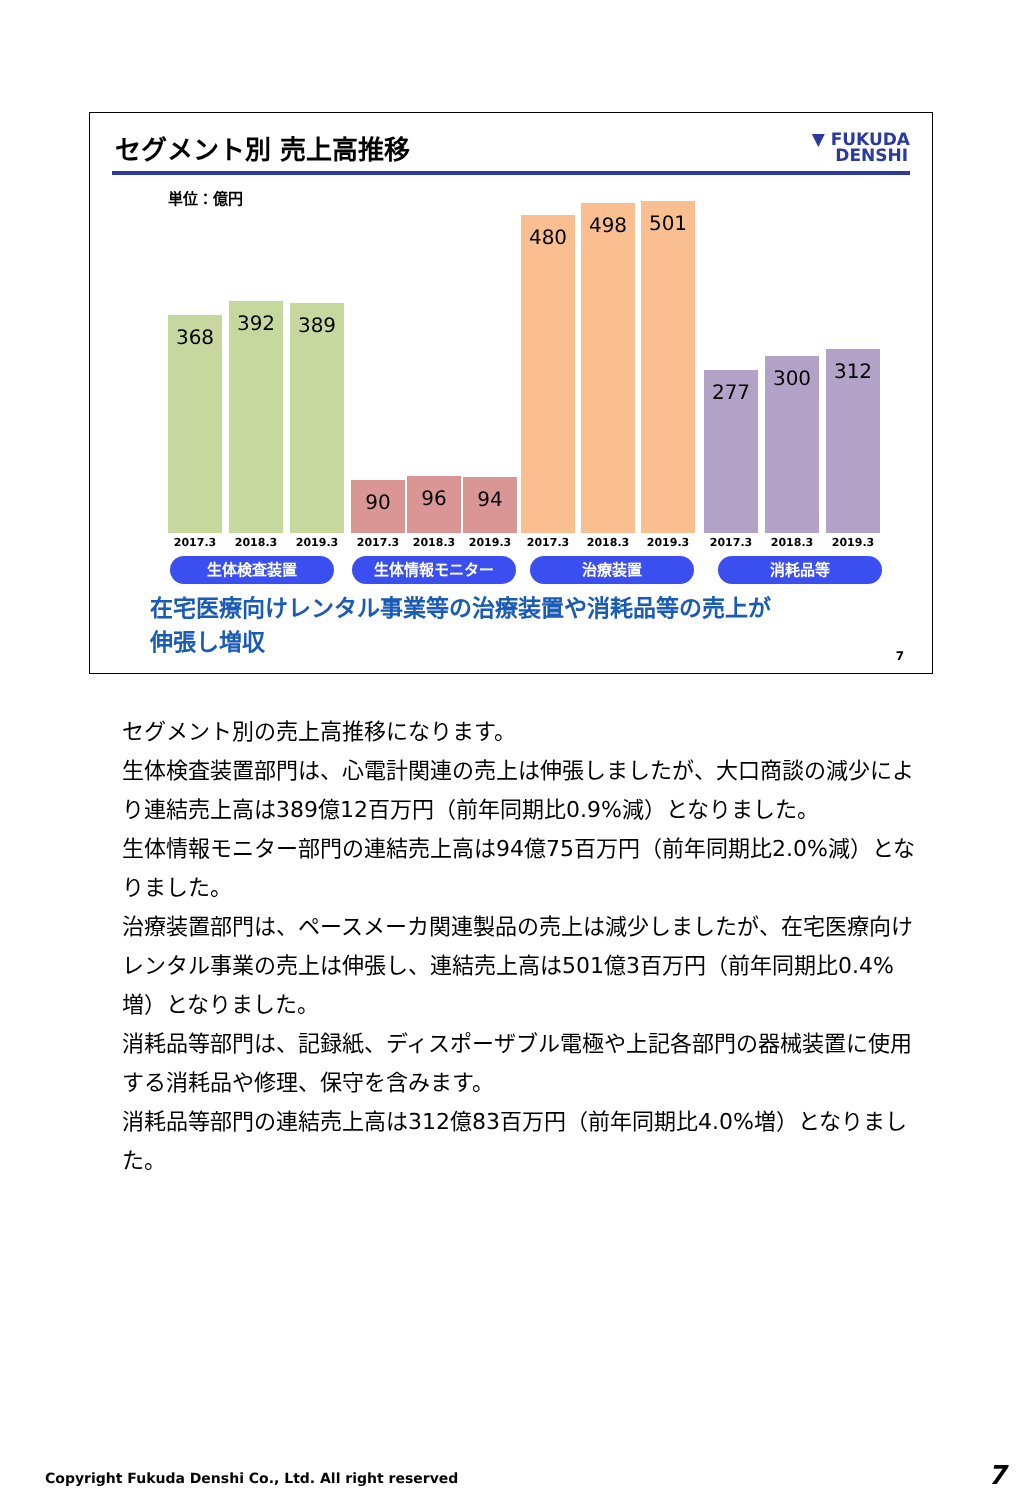セグメント別 売上高推移
▼ FUKUDA
DENSHI
単位：億円
368 392 389 90 96 94 480 498 501 277 300 312
2017.3 2018.3 2019.3 2017.3 2018.3 2019.3 2017.3 2018.3 2019.3 2017.3 2018.3 2019.3
生体検査装置 生体情報モニター 治療装置 消耗品等
在宅医療向けレンタル事業等の治療装置や消耗品等の売上が
伸張し増収
7
セグメント別の売上高推移になります。
生体検査装置部門は、心電計関連の売上は伸張しましたが、大口商談の減少により連結売上高は389億12百万円（前年同期比0.9%減）となりました。
生体情報モニター部門の連結売上高は94億75百万円（前年同期比2.0%減）となりました。
治療装置部門は、ペースメーカ関連製品の売上は減少しましたが、在宅医療向けレンタル事業の売上は伸張し、連結売上高は501億3百万円（前年同期比0.4%増）となりました。
消耗品等部門は、記録紙、ディスポーザブル電極や上記各部門の器械装置に使用する消耗品や修理、保守を含みます。
消耗品等部門の連結売上高は312億83百万円（前年同期比4.0%増）となりました。
Copyright Fukuda Denshi Co., Ltd. All right reserved
7